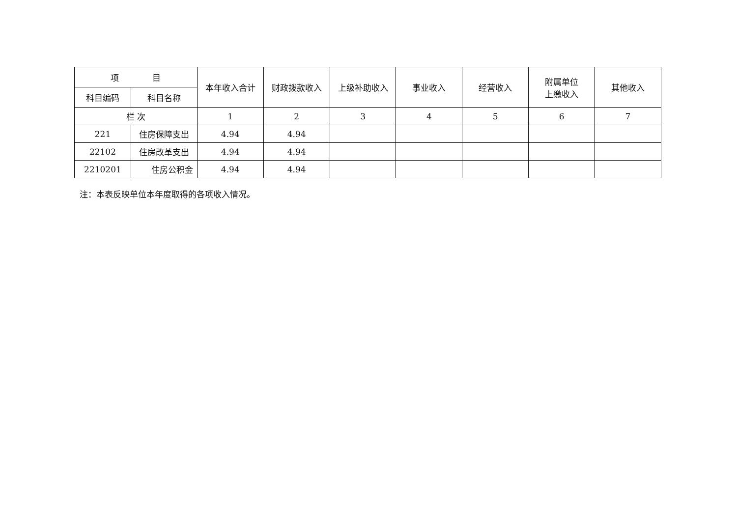| 项 目 | | 本年收入合计 | 财政拨款收入 | 上级补助收入 | 事业收入 | 经营收入 | 附属单位 上缴收入 | 其他收入 |
| --- | --- | --- | --- | --- | --- | --- | --- | --- |
| 科目编码 | 科目名称 | | | | | | | |
| 栏 次 | | 1 | 2 | 3 | 4 | 5 | 6 | 7 |
| 221 | 住房保障支出 | 4.94 | 4.94 | | | | | |
| 22102 | 住房改革支出 | 4.94 | 4.94 | | | | | |
| 2210201 | 住房公积金 | 4.94 | 4.94 | | | | | |
注：本表反映单位本年度取得的各项收入情况。